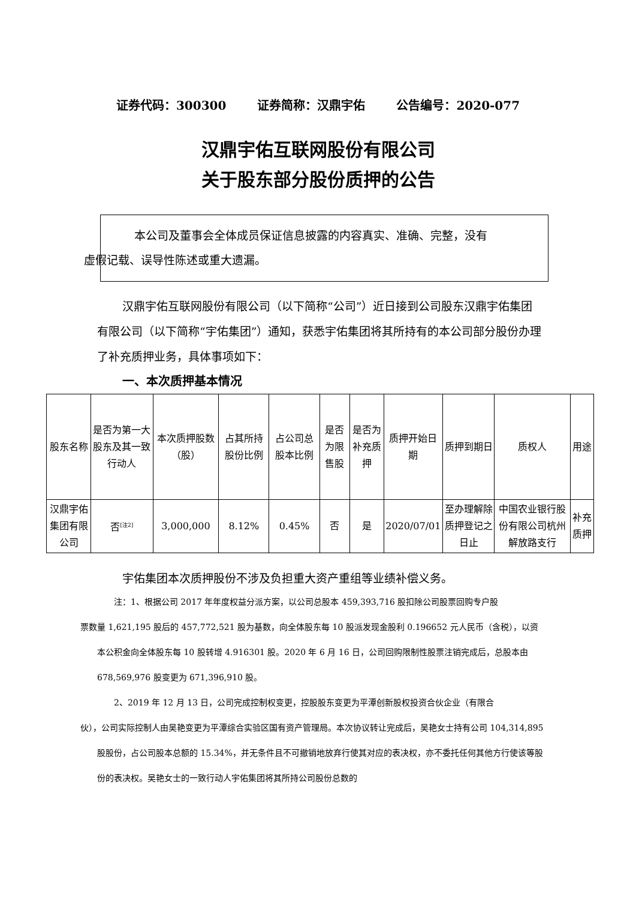证券代码：300300 证券简称：汉鼎宇佑 公告编号：2020-077
汉鼎宇佑互联网股份有限公司
关于股东部分股份质押的公告
本公司及董事会全体成员保证信息披露的内容真实、准确、完整，没有
虚假记载、误导性陈述或重大遗漏。
汉鼎宇佑互联网股份有限公司（以下简称“公司”）近日接到公司股东汉鼎宇佑集团有限公司（以下简称“宇佑集团”）通知，获悉宇佑集团将其所持有的本公司部分股份办理了补充质押业务，具体事项如下：
一、本次质押基本情况
| 股东名称 | 是否为第一大股东及其一致行动人 | 本次质押股数（股） | 占其所持股份比例 | 占公司总股本比例 | 是否为限售股 | 是否为补充质押 | 质押开始日期 | 质押到期日 | 质权人 | 用途 |
| --- | --- | --- | --- | --- | --- | --- | --- | --- | --- | --- |
| 汉鼎宇佑集团有限公司 | 否<sup>[注2]</sup> | 3,000,000 | 8.12% | 0.45% | 否 | 是 | 2020/07/01 | 至办理解除质押登记之日止 | 中国农业银行股份有限公司杭州解放路支行 | 补充质押 |
宇佑集团本次质押股份不涉及负担重大资产重组等业绩补偿义务。
注：1、根据公司 2017 年年度权益分派方案，以公司总股本 459,393,716 股扣除公司股票回购专户股
票数量 1,621,195 股后的 457,772,521 股为基数，向全体股东每 10 股派发现金股利 0.196652 元人民币（含税），以资本公积金向全体股东每 10 股转增 4.916301 股。2020 年 6 月 16 日，公司回购限制性股票注销完成后，总股本由 678,569,976 股变更为 671,396,910 股。
2、2019 年 12 月 13 日，公司完成控制权变更，控股股东变更为平潭创新股权投资合伙企业（有限合
伙），公司实际控制人由吴艳变更为平潭综合实验区国有资产管理局。本次协议转让完成后，吴艳女士持有公司 104,314,895 股股份，占公司股本总额的 15.34%，并无条件且不可撤销地放弃行使其对应的表决权，亦不委托任何其他方行使该等股份的表决权。吴艳女士的一致行动人宇佑集团将其所持公司股份总数的